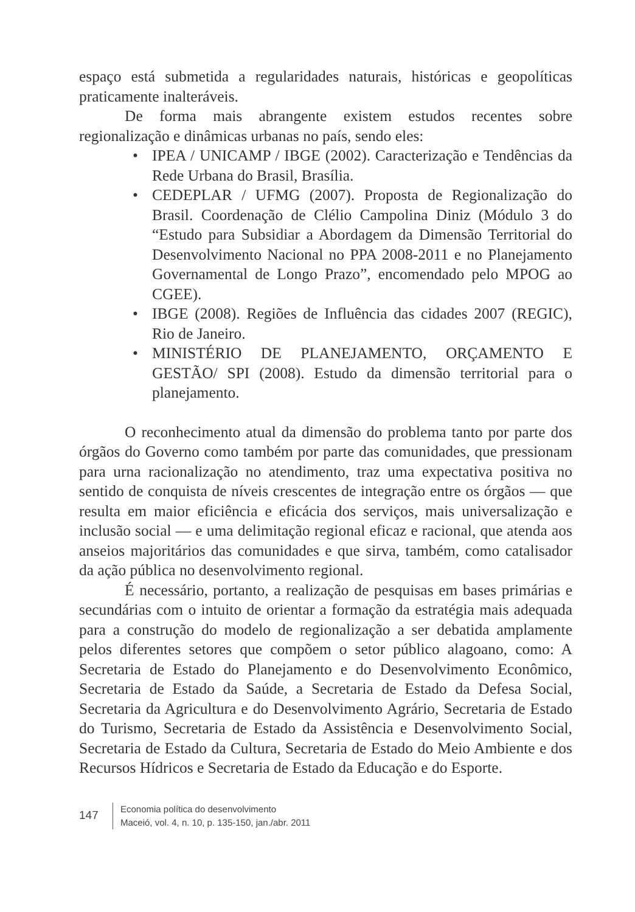espaço está submetida a regularidades naturais, históricas e geopolíticas praticamente inalteráveis.
De forma mais abrangente existem estudos recentes sobre regionalização e dinâmicas urbanas no país, sendo eles:
• IPEA / UNICAMP / IBGE (2002). Caracterização e Tendências da Rede Urbana do Brasil, Brasília.
• CEDEPLAR / UFMG (2007). Proposta de Regionalização do Brasil. Coordenação de Clélio Campolina Diniz (Módulo 3 do “Estudo para Subsidiar a Abordagem da Dimensão Territorial do Desenvolvimento Nacional no PPA 2008-2011 e no Planejamento Governamental de Longo Prazo”, encomendado pelo MPOG ao CGEE).
• IBGE (2008). Regiões de Influência das cidades 2007 (REGIC), Rio de Janeiro.
• MINISTÉRIO DE PLANEJAMENTO, ORÇAMENTO E GESTÃO/ SPI (2008). Estudo da dimensão territorial para o planejamento.
O reconhecimento atual da dimensão do problema tanto por parte dos órgãos do Governo como também por parte das comunidades, que pressionam para urna racionalização no atendimento, traz uma expectativa positiva no sentido de conquista de níveis crescentes de integração entre os órgãos — que resulta em maior eficiência e eficácia dos serviços, mais universalização e inclusão social — e uma delimitação regional eficaz e racional, que atenda aos anseios majoritários das comunidades e que sirva, também, como catalisador da ação pública no desenvolvimento regional.
É necessário, portanto, a realização de pesquisas em bases primárias e secundárias com o intuito de orientar a formação da estratégia mais adequada para a construção do modelo de regionalização a ser debatida amplamente pelos diferentes setores que compõem o setor público alagoano, como: A Secretaria de Estado do Planejamento e do Desenvolvimento Econômico, Secretaria de Estado da Saúde, a Secretaria de Estado da Defesa Social, Secretaria da Agricultura e do Desenvolvimento Agrário, Secretaria de Estado do Turismo, Secretaria de Estado da Assistência e Desenvolvimento Social, Secretaria de Estado da Cultura, Secretaria de Estado do Meio Ambiente e dos Recursos Hídricos e Secretaria de Estado da Educação e do Esporte.
147
Economia política do desenvolvimento
Maceió, vol. 4, n. 10, p. 135-150, jan./abr. 2011